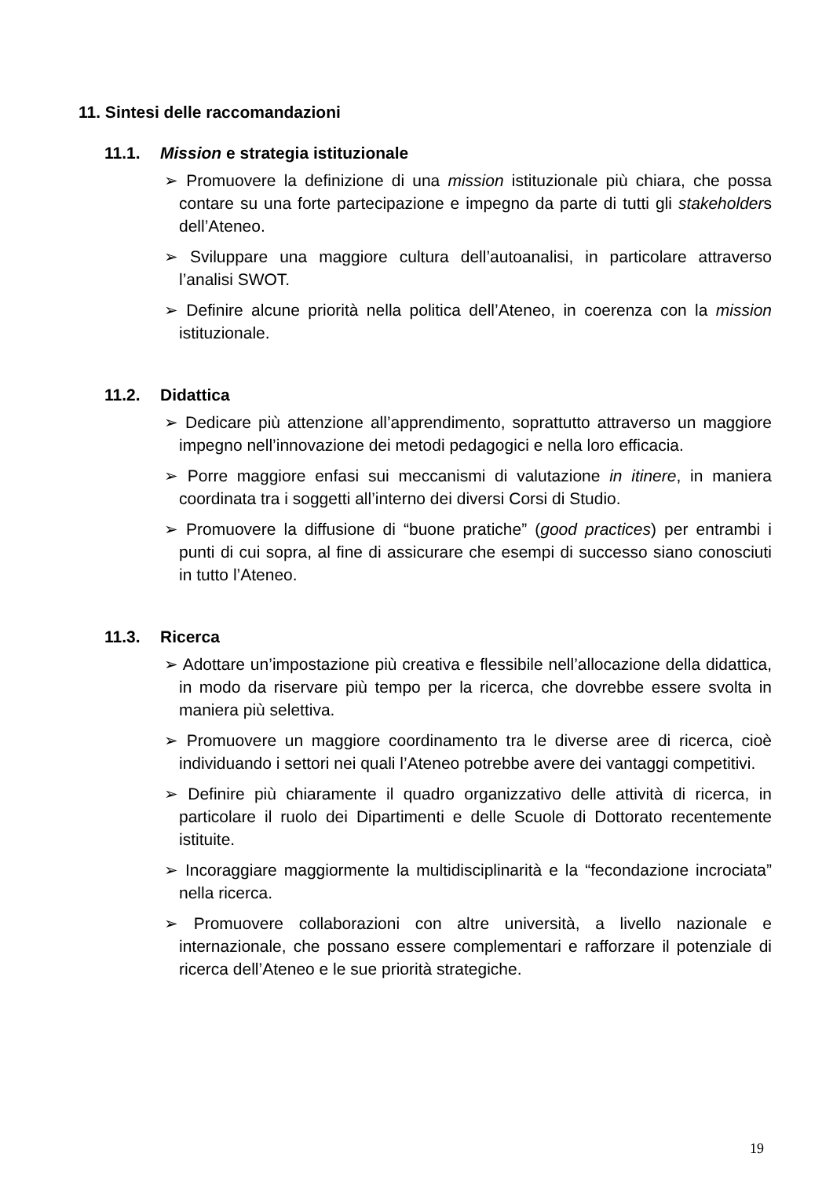11. Sintesi delle raccomandazioni
11.1. Mission e strategia istituzionale
➢ Promuovere la definizione di una mission istituzionale più chiara, che possa contare su una forte partecipazione e impegno da parte di tutti gli stakeholders dell’Ateneo.
➢ Sviluppare una maggiore cultura dell’autoanalisi, in particolare attraverso l’analisi SWOT.
➢ Definire alcune priorità nella politica dell’Ateneo, in coerenza con la mission istituzionale.
11.2. Didattica
➢ Dedicare più attenzione all’apprendimento, soprattutto attraverso un maggiore impegno nell’innovazione dei metodi pedagogici e nella loro efficacia.
➢ Porre maggiore enfasi sui meccanismi di valutazione in itinere, in maniera coordinata tra i soggetti all’interno dei diversi Corsi di Studio.
➢ Promuovere la diffusione di “buone pratiche” (good practices) per entrambi i punti di cui sopra, al fine di assicurare che esempi di successo siano conosciuti in tutto l’Ateneo.
11.3. Ricerca
➢ Adottare un’impostazione più creativa e flessibile nell’allocazione della didattica, in modo da riservare più tempo per la ricerca, che dovrebbe essere svolta in maniera più selettiva.
➢ Promuovere un maggiore coordinamento tra le diverse aree di ricerca, cioè individuando i settori nei quali l’Ateneo potrebbe avere dei vantaggi competitivi.
➢ Definire più chiaramente il quadro organizzativo delle attività di ricerca, in particolare il ruolo dei Dipartimenti e delle Scuole di Dottorato recentemente istituite.
➢ Incoraggiare maggiormente la multidisciplinarità e la “fecondazione incrociata” nella ricerca.
➢ Promuovere collaborazioni con altre università, a livello nazionale e internazionale, che possano essere complementari e rafforzare il potenziale di ricerca dell’Ateneo e le sue priorità strategiche.
19